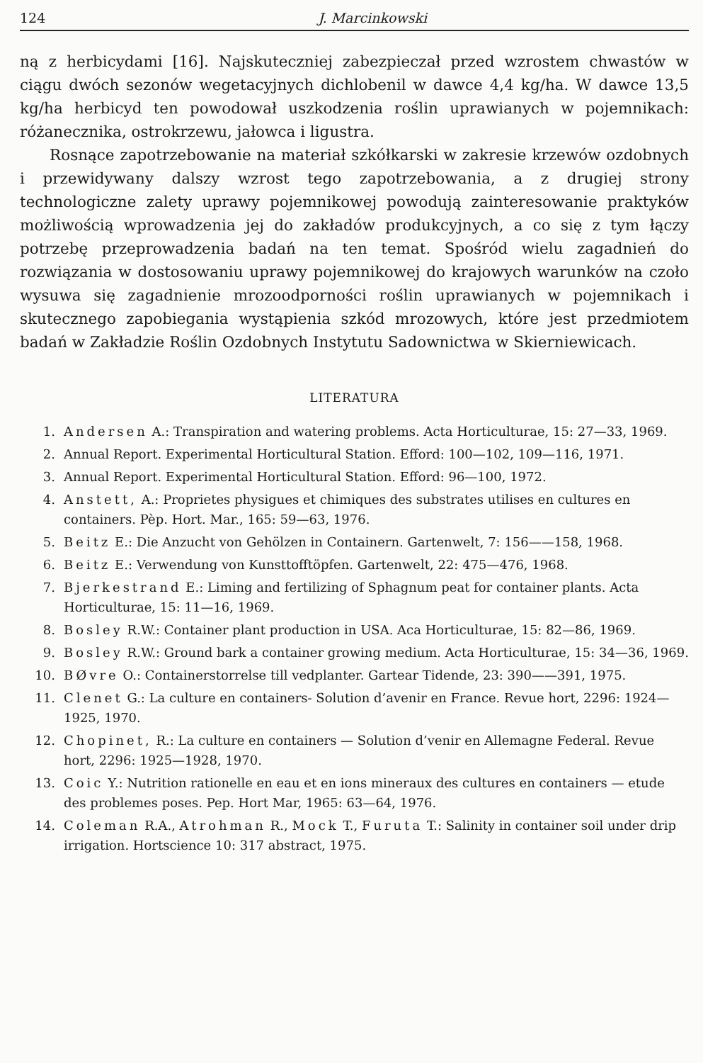124 J. Marcinkowski
ną z herbicydami [16]. Najskuteczniej zabezpieczał przed wzrostem chwastów w ciągu dwóch sezonów wegetacyjnych dichlobenil w dawce 4,4 kg/ha. W dawce 13,5 kg/ha herbicyd ten powodował uszkodzenia roślin uprawianych w pojemnikach: różanecznika, ostrokrzewu, jałowca i ligustra.
Rosnące zapotrzebowanie na materiał szkółkarski w zakresie krzewów ozdobnych i przewidywany dalszy wzrost tego zapotrzebowania, a z drugiej strony technologiczne zalety uprawy pojemnikowej powodują zainteresowanie praktyków możliwością wprowadzenia jej do zakładów produkcyjnych, a co się z tym łączy potrzebę przeprowadzenia badań na ten temat. Spośród wielu zagadnień do rozwiązania w dostosowaniu uprawy pojemnikowej do krajowych warunków na czoło wysuwa się zagadnienie mrozoodporności roślin uprawianych w pojemnikach i skutecznego zapobiegania wystąpienia szkód mrozowych, które jest przedmiotem badań w Zakładzie Roślin Ozdobnych Instytutu Sadownictwa w Skierniewicach.
LITERATURA
1. Andersen A.: Transpiration and watering problems. Acta Horticulturae, 15: 27—33, 1969.
2. Annual Report. Experimental Horticultural Station. Efford: 100—102, 109—116, 1971.
3. Annual Report. Experimental Horticultural Station. Efford: 96—100, 1972.
4. Anstett, A.: Proprietes physigues et chimiques des substrates utilises en cultures en containers. Pèp. Hort. Mar., 165: 59—63, 1976.
5. Beitz E.: Die Anzucht von Gehölzen in Containern. Gartenwelt, 7: 156——158, 1968.
6. Beitz E.: Verwendung von Kunsttofftöpfen. Gartenwelt, 22: 475—476, 1968.
7. Bjerkestrand E.: Liming and fertilizing of Sphagnum peat for container plants. Acta Horticulturae, 15: 11—16, 1969.
8. Bosley R.W.: Container plant production in USA. Aca Horticulturae, 15: 82—86, 1969.
9. Bosley R.W.: Ground bark a container growing medium. Acta Horticulturae, 15: 34—36, 1969.
10. BØvre O.: Containerstorrelse till vedplanter. Gartear Tidende, 23: 390——391, 1975.
11. Clenet G.: La culture en containers- Solution d’avenir en France. Revue hort, 2296: 1924—1925, 1970.
12. Chopinet, R.: La culture en containers — Solution d’venir en Allemagne Federal. Revue hort, 2296: 1925—1928, 1970.
13. Coic Y.: Nutrition rationelle en eau et en ions mineraux des cultures en containers — etude des problemes poses. Pep. Hort Mar, 1965: 63—64, 1976.
14. Coleman R.A., Atrohman R., Mock T., Furuta T.: Salinity in container soil under drip irrigation. Hortscience 10: 317 abstract, 1975.